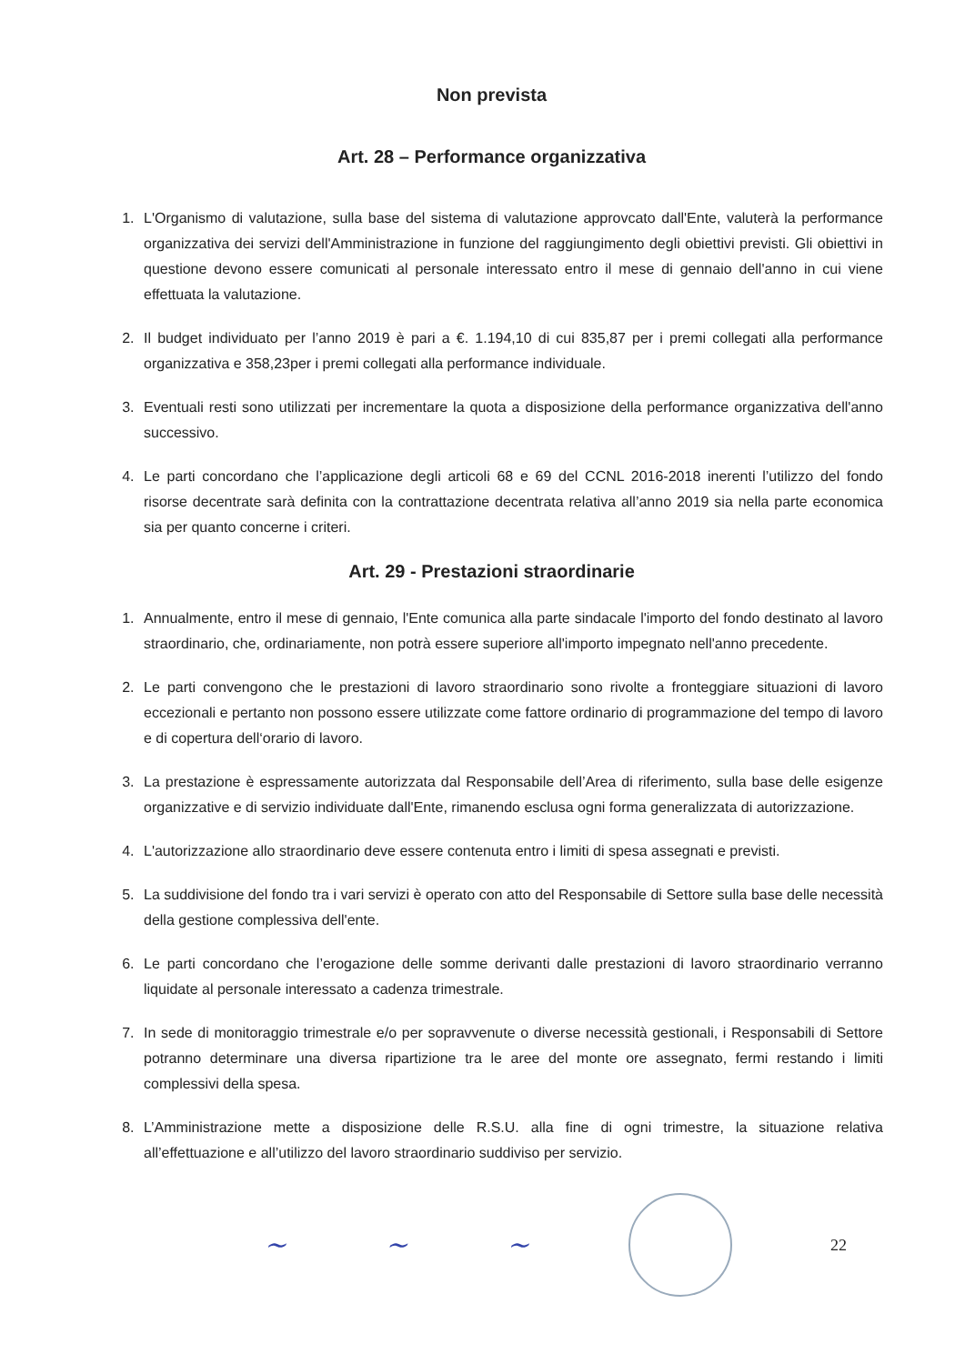Non prevista
Art. 28 – Performance organizzativa
1. L'Organismo di valutazione, sulla base del sistema di valutazione approvcato dall'Ente, valuterà la performance organizzativa dei servizi dell'Amministrazione in funzione del raggiungimento degli obiettivi previsti. Gli obiettivi in questione devono essere comunicati al personale interessato entro il mese di gennaio dell'anno in cui viene effettuata la valutazione.
2. Il budget individuato per l’anno 2019 è pari a €. 1.194,10 di cui 835,87 per i premi collegati alla performance organizzativa e 358,23per i premi collegati alla performance individuale.
3. Eventuali resti sono utilizzati per incrementare la quota a disposizione della performance organizzativa dell'anno successivo.
4. Le parti concordano che l’applicazione degli articoli 68 e 69 del CCNL 2016-2018 inerenti l’utilizzo del fondo risorse decentrate sarà definita con la contrattazione decentrata relativa all’anno 2019 sia nella parte economica sia per quanto concerne i criteri.
Art. 29 - Prestazioni straordinarie
1. Annualmente, entro il mese di gennaio, l'Ente comunica alla parte sindacale l'importo del fondo destinato al lavoro straordinario, che, ordinariamente, non potrà essere superiore all'importo impegnato nell'anno precedente.
2. Le parti convengono che le prestazioni di lavoro straordinario sono rivolte a fronteggiare situazioni di lavoro eccezionali e pertanto non possono essere utilizzate come fattore ordinario di programmazione del tempo di lavoro e di copertura dell‘orario di lavoro.
3. La prestazione è espressamente autorizzata dal Responsabile dell’Area di riferimento, sulla base delle esigenze organizzative e di servizio individuate dall'Ente, rimanendo esclusa ogni forma generalizzata di autorizzazione.
4. L'autorizzazione allo straordinario deve essere contenuta entro i limiti di spesa assegnati e previsti.
5. La suddivisione del fondo tra i vari servizi è operato con atto del Responsabile di Settore sulla base delle necessità della gestione complessiva dell'ente.
6. Le parti concordano che l’erogazione delle somme derivanti dalle prestazioni di lavoro straordinario verranno liquidate al personale interessato a cadenza trimestrale.
7. In sede di monitoraggio trimestrale e/o per sopravvenute o diverse necessità gestionali, i Responsabili di Settore potranno determinare una diversa ripartizione tra le aree del monte ore assegnato, fermi restando i limiti complessivi della spesa.
8. L’Amministrazione mette a disposizione delle R.S.U. alla fine di ogni trimestre, la situazione relativa all’effettuazione e all’utilizzo del lavoro straordinario suddiviso per servizio.
~ ~ ~ 22